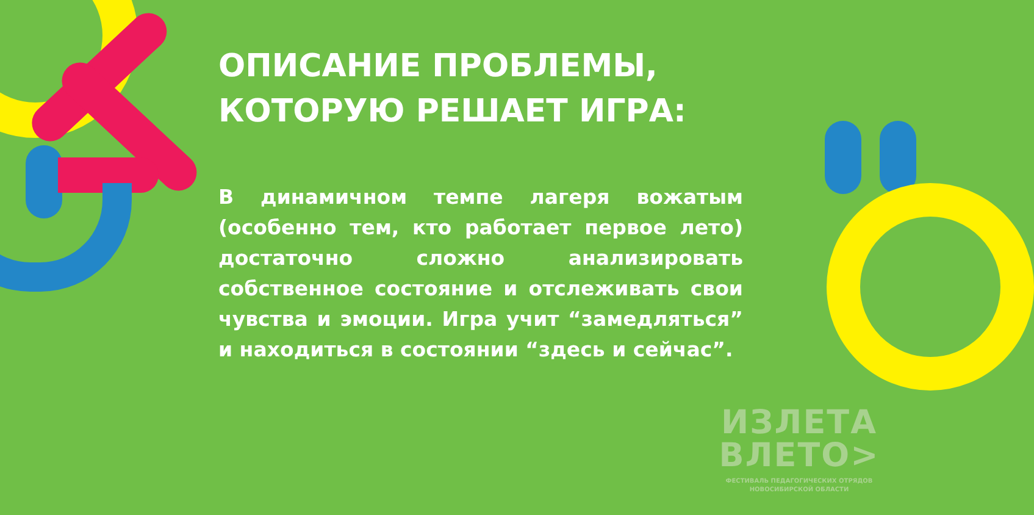ОПИСАНИЕ ПРОБЛЕМЫ, КОТОРУЮ РЕШАЕТ ИГРА:
В динамичном темпе лагеря вожатым (особенно тем, кто работает первое лето) достаточно сложно анализировать собственное состояние и отслеживать свои чувства и эмоции. Игра учит “замедляться” и находиться в состоянии “здесь и сейчас”.
ИЗЛЕТА
ВЛЕТО>
ФЕСТИВАЛЬ ПЕДАГОГИЧЕСКИХ ОТРЯДОВ
НОВОСИБИРСКОЙ ОБЛАСТИ